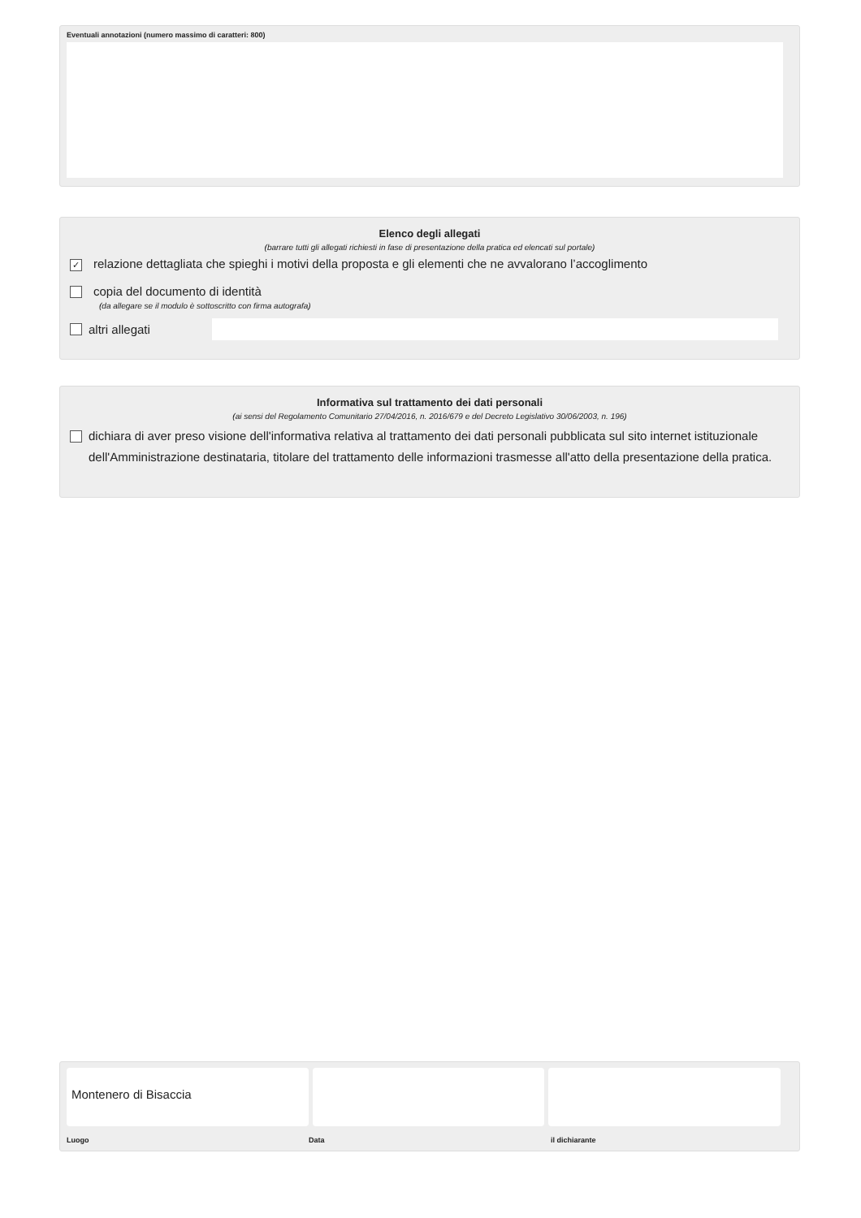Eventuali annotazioni (numero massimo di caratteri: 800)
Elenco degli allegati
(barrare tutti gli allegati richiesti in fase di presentazione della pratica ed elencati sul portale)
✓ relazione dettagliata che spieghi i motivi della proposta e gli elementi che ne avvalorano l’accoglimento
copia del documento di identità
(da allegare se il modulo è sottoscritto con firma autografa)
altri allegati
Informativa sul trattamento dei dati personali
(ai sensi del Regolamento Comunitario 27/04/2016, n. 2016/679 e del Decreto Legislativo 30/06/2003, n. 196)
dichiara di aver preso visione dell'informativa relativa al trattamento dei dati personali pubblicata sul sito internet istituzionale dell'Amministrazione destinataria, titolare del trattamento delle informazioni trasmesse all'atto della presentazione della pratica.
Montenero di Bisaccia
Luogo Data il dichiarante